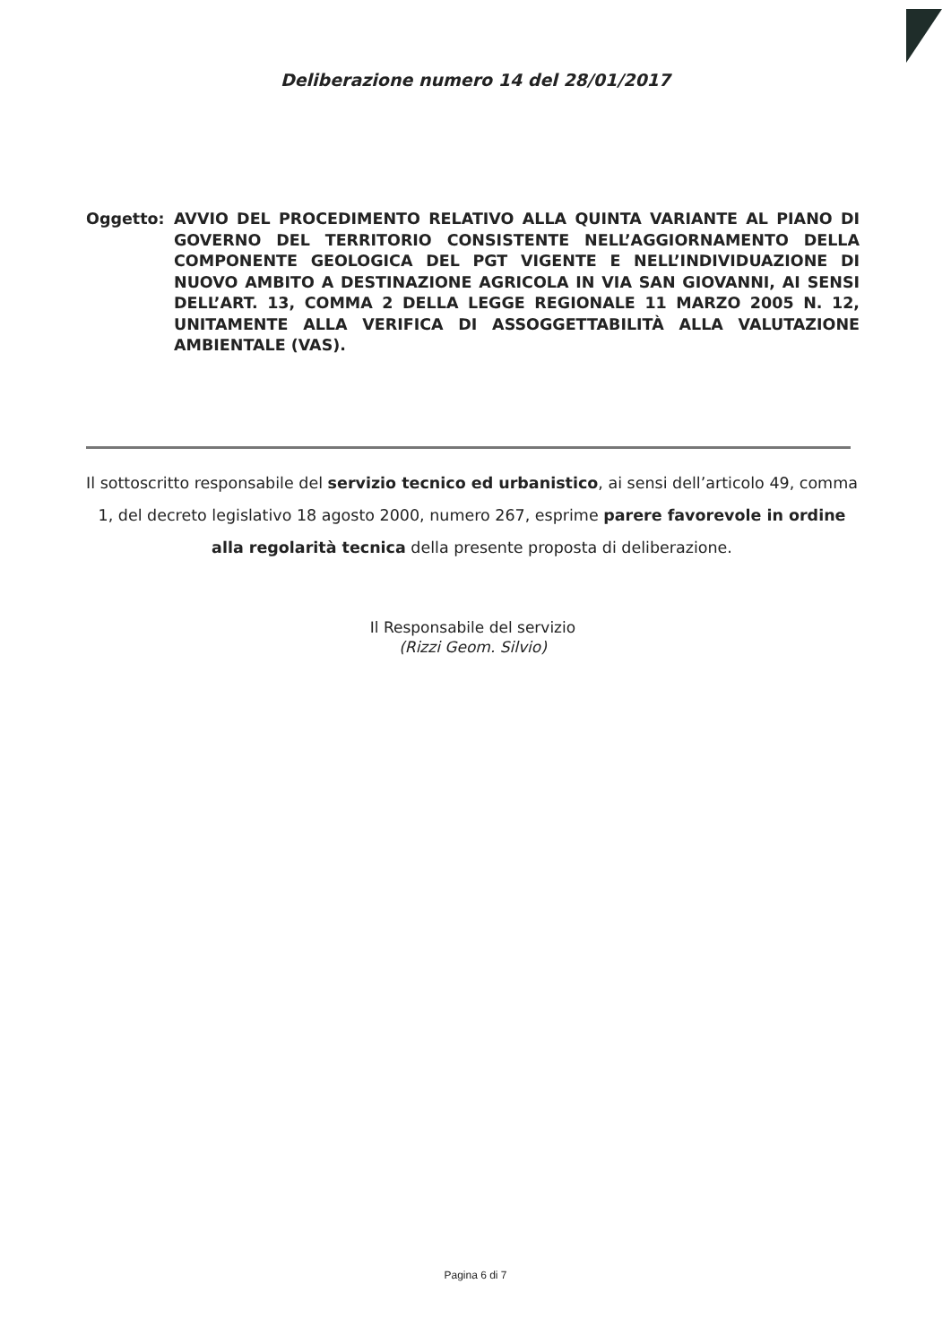Deliberazione numero 14 del 28/01/2017
Oggetto: AVVIO DEL PROCEDIMENTO RELATIVO ALLA QUINTA VARIANTE AL PIANO DI GOVERNO DEL TERRITORIO CONSISTENTE NELL’AGGIORNAMENTO DELLA COMPONENTE GEOLOGICA DEL PGT VIGENTE E NELL’INDIVIDUAZIONE DI NUOVO AMBITO A DESTINAZIONE AGRICOLA IN VIA SAN GIOVANNI, AI SENSI DELL’ART. 13, COMMA 2 DELLA LEGGE REGIONALE 11 MARZO 2005 N. 12, UNITAMENTE ALLA VERIFICA DI ASSOGGETTABILITÀ ALLA VALUTAZIONE AMBIENTALE (VAS).
Il sottoscritto responsabile del servizio tecnico ed urbanistico, ai sensi dell’articolo 49, comma 1, del decreto legislativo 18 agosto 2000, numero 267, esprime parere favorevole in ordine alla regolarità tecnica della presente proposta di deliberazione.
Il Responsabile del servizio
(Rizzi Geom. Silvio)
Pagina 6 di 7